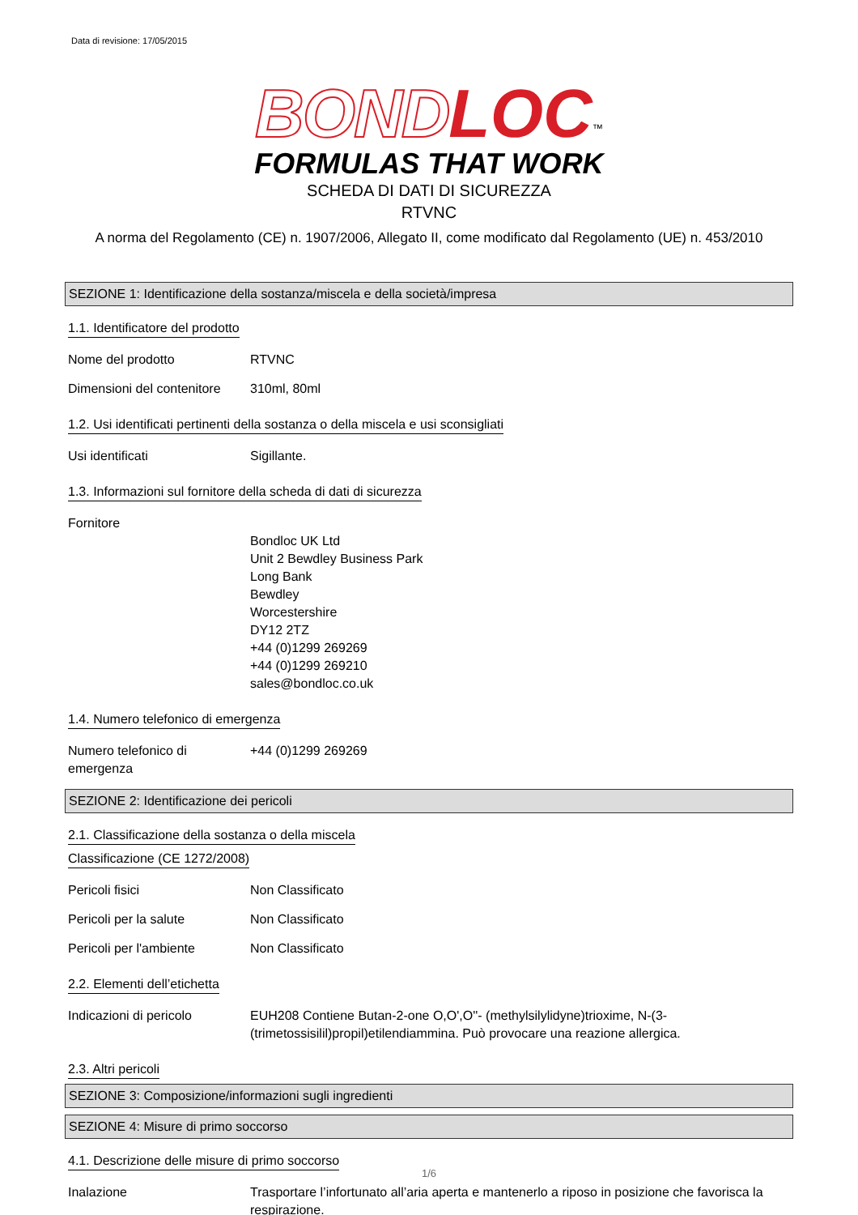Data di revisione: 17/05/2015
BOND LOC<sup>™</sup>
FORMULAS THAT WORK
SCHEDA DI DATI DI SICUREZZA
RTVNC
A norma del Regolamento (CE) n. 1907/2006, Allegato II, come modificato dal Regolamento (UE) n. 453/2010
SEZIONE 1: Identificazione della sostanza/miscela e della società/impresa
1.1. Identificatore del prodotto
Nome del prodotto RTVNC
Dimensioni del contenitore
310ml, 80ml
1.2. Usi identificati pertinenti della sostanza o della miscela e usi sconsigliati
Usi identificati Sigillante.
1.3. Informazioni sul fornitore della scheda di dati di sicurezza
Fornitore
Bondloc UK Ltd
Unit 2 Bewdley Business Park
Long Bank
Bewdley
Worcestershire
DY12 2TZ
+44 (0)1299 269269
+44 (0)1299 269210
sales@bondloc.co.uk
1.4. Numero telefonico di emergenza
Numero telefonico di emergenza
+44 (0)1299 269269
SEZIONE 2: Identificazione dei pericoli
2.1. Classificazione della sostanza o della miscela
Classificazione (CE 1272/2008)
Pericoli fisici Non Classificato
Pericoli per la salute Non Classificato
Pericoli per l'ambiente Non Classificato
2.2. Elementi dell’etichetta
Indicazioni di pericolo EUH208 Contiene Butan-2-one O,O',O''- (methylsilylidyne)trioxime, N-(3-(trimetossisilil)propil)etilendiammina. Può provocare una reazione allergica.
2.3. Altri pericoli
SEZIONE 3: Composizione/informazioni sugli ingredienti
SEZIONE 4: Misure di primo soccorso
4.1. Descrizione delle misure di primo soccorso
Inalazione Trasportare l’infortunato all’aria aperta e mantenerlo a riposo in posizione che favorisca la respirazione.
1/6